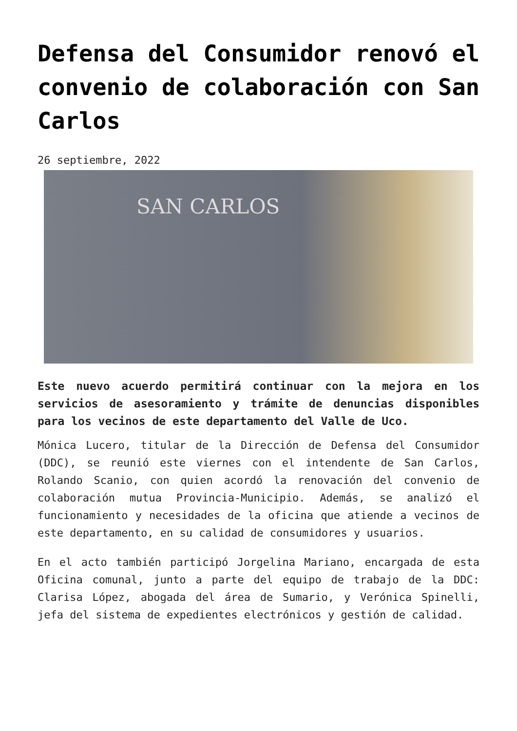Defensa del Consumidor renovó el convenio de colaboración con San Carlos
26 septiembre, 2022
SAN CARLOS
Este nuevo acuerdo permitirá continuar con la mejora en los servicios de asesoramiento y trámite de denuncias disponibles para los vecinos de este departamento del Valle de Uco.
Mónica Lucero, titular de la Dirección de Defensa del Consumidor (DDC), se reunió este viernes con el intendente de San Carlos, Rolando Scanio, con quien acordó la renovación del convenio de colaboración mutua Provincia-Municipio. Además, se analizó el funcionamiento y necesidades de la oficina que atiende a vecinos de este departamento, en su calidad de consumidores y usuarios.
En el acto también participó Jorgelina Mariano, encargada de esta Oficina comunal, junto a parte del equipo de trabajo de la DDC: Clarisa López, abogada del área de Sumario, y Verónica Spinelli, jefa del sistema de expedientes electrónicos y gestión de calidad.